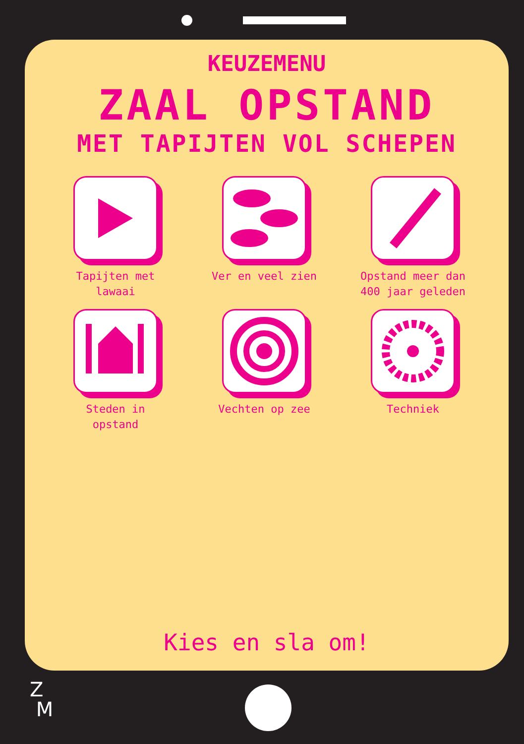KEUZEMENU
ZAAL OPSTAND
MET TAPIJTEN VOL SCHEPEN
Tapijten met
lawaai
Ver en veel zien
Opstand meer dan
400 jaar geleden
Steden in
opstand
Vechten op zee
Techniek
Kies en sla om!
Z
M